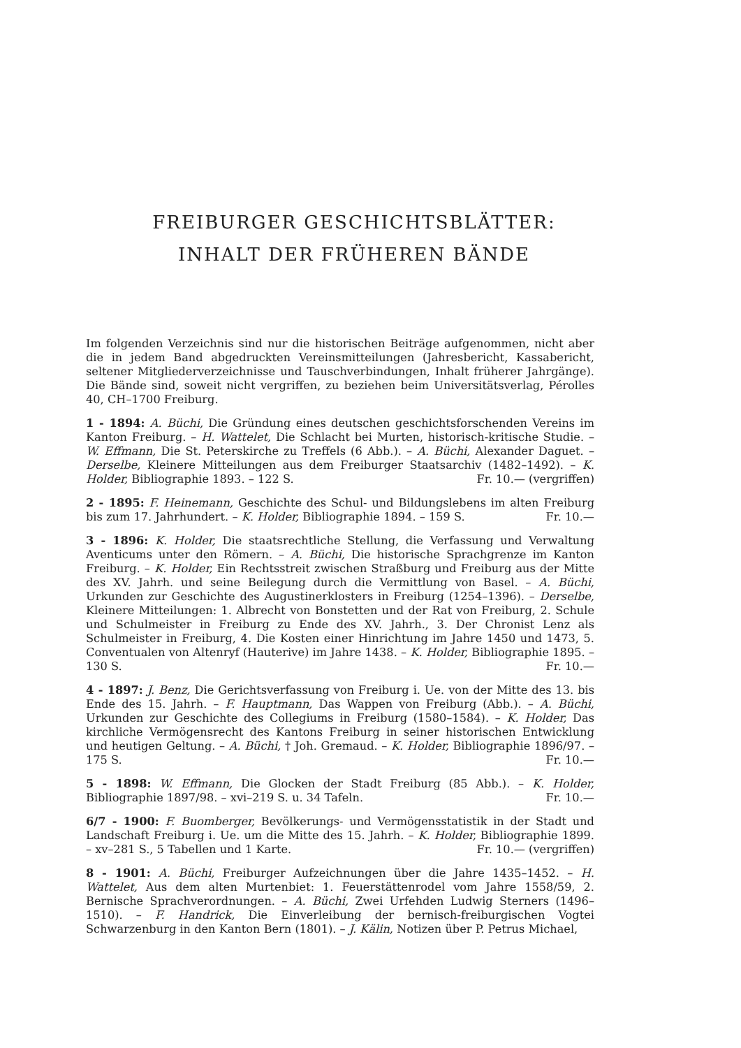FREIBURGER GESCHICHTSBLÄTTER:
INHALT DER FRÜHEREN BÄNDE
Im folgenden Verzeichnis sind nur die historischen Beiträge aufgenommen, nicht aber die in jedem Band abgedruckten Vereinsmitteilungen (Jahresbericht, Kassabericht, seltener Mitgliederverzeichnisse und Tauschverbindungen, Inhalt früherer Jahrgänge). Die Bände sind, soweit nicht vergriffen, zu beziehen beim Universitätsverlag, Pérolles 40, CH–1700 Freiburg.
1 - 1894: A. Büchi, Die Gründung eines deutschen geschichtsforschenden Vereins im Kanton Freiburg. – H. Wattelet, Die Schlacht bei Murten, historisch-kritische Studie. – W. Effmann, Die St. Peterskirche zu Treffels (6 Abb.). – A. Büchi, Alexander Daguet. – Derselbe, Kleinere Mitteilungen aus dem Freiburger Staatsarchiv (1482–1492). – K. Holder, Bibliographie 1893. – 122 S. Fr. 10.— (vergriffen)
2 - 1895: F. Heinemann, Geschichte des Schul- und Bildungslebens im alten Freiburg bis zum 17. Jahrhundert. – K. Holder, Bibliographie 1894. – 159 S. Fr. 10.—
3 - 1896: K. Holder, Die staatsrechtliche Stellung, die Verfassung und Verwaltung Aventicums unter den Römern. – A. Büchi, Die historische Sprachgrenze im Kanton Freiburg. – K. Holder, Ein Rechtsstreit zwischen Straßburg und Freiburg aus der Mitte des XV. Jahrh. und seine Beilegung durch die Vermittlung von Basel. – A. Büchi, Urkunden zur Geschichte des Augustinerklosters in Freiburg (1254–1396). – Derselbe, Kleinere Mitteilungen: 1. Albrecht von Bonstetten und der Rat von Freiburg, 2. Schule und Schulmeister in Freiburg zu Ende des XV. Jahrh., 3. Der Chronist Lenz als Schulmeister in Freiburg, 4. Die Kosten einer Hinrichtung im Jahre 1450 und 1473, 5. Conventualen von Altenryf (Hauterive) im Jahre 1438. – K. Holder, Bibliographie 1895. – 130 S. Fr. 10.—
4 - 1897: J. Benz, Die Gerichtsverfassung von Freiburg i. Ue. von der Mitte des 13. bis Ende des 15. Jahrh. – F. Hauptmann, Das Wappen von Freiburg (Abb.). – A. Büchi, Urkunden zur Geschichte des Collegiums in Freiburg (1580–1584). – K. Holder, Das kirchliche Vermögensrecht des Kantons Freiburg in seiner historischen Entwicklung und heutigen Geltung. – A. Büchi, † Joh. Gremaud. – K. Holder, Bibliographie 1896/97. – 175 S. Fr. 10.—
5 - 1898: W. Effmann, Die Glocken der Stadt Freiburg (85 Abb.). – K. Holder, Bibliographie 1897/98. – xvi–219 S. u. 34 Tafeln. Fr. 10.—
6/7 - 1900: F. Buomberger, Bevölkerungs- und Vermögensstatistik in der Stadt und Landschaft Freiburg i. Ue. um die Mitte des 15. Jahrh. – K. Holder, Bibliographie 1899. – xv–281 S., 5 Tabellen und 1 Karte. Fr. 10.— (vergriffen)
8 - 1901: A. Büchi, Freiburger Aufzeichnungen über die Jahre 1435–1452. – H. Wattelet, Aus dem alten Murtenbiet: 1. Feuerstättenrodel vom Jahre 1558/59, 2. Bernische Sprachverordnungen. – A. Büchi, Zwei Urfehden Ludwig Sterners (1496–1510). – F. Handrick, Die Einverleibung der bernisch-freiburgischen Vogtei Schwarzenburg in den Kanton Bern (1801). – J. Kälin, Notizen über P. Petrus Michael,